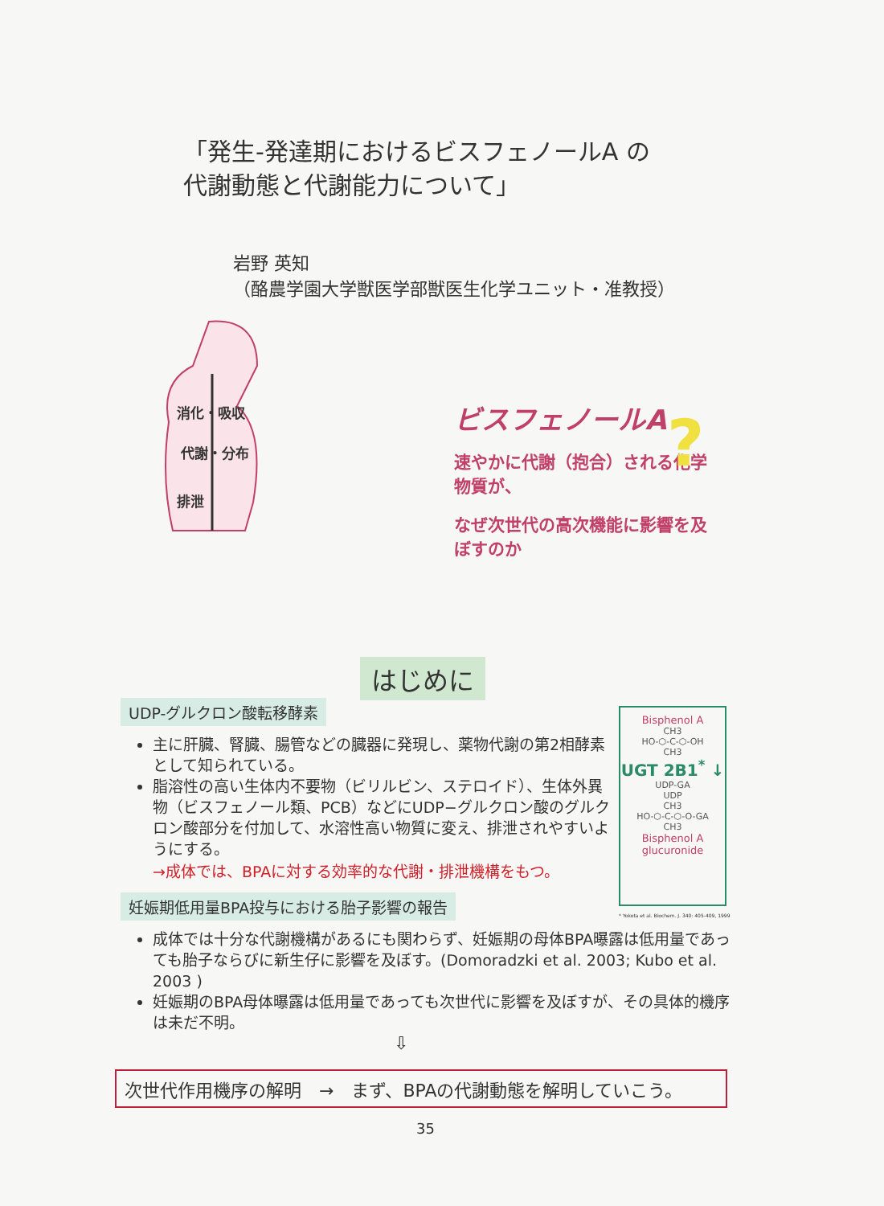「発生-発達期におけるビスフェノールA の
代謝動態と代謝能力について」
岩野 英知
（酪農学園大学獣医学部獣医生化学ユニット・准教授）
消化・吸収
代謝・分布
排泄
ビスフェノールA
速やかに代謝（抱合）される化学物質が、
なぜ次世代の高次機能に影響を及ぼすのか
?
はじめに
UDP-グルクロン酸転移酵素
主に肝臓、腎臓、腸管などの臓器に発現し、薬物代謝の第2相酵素として知られている。
脂溶性の高い生体内不要物（ビリルビン、ステロイド）、生体外異物（ビスフェノール類、PCB）などにUDP−グルクロン酸のグルクロン酸部分を付加して、水溶性高い物質に変え、排泄されやすいようにする。
→成体では、BPAに対する効率的な代謝・排泄機構をもつ。
妊娠期低用量BPA投与における胎子影響の報告
成体では十分な代謝機構があるにも関わらず、妊娠期の母体BPA曝露は低用量であっても胎子ならびに新生仔に影響を及ぼす。(Domoradzki et al. 2003; Kubo et al. 2003 )
妊娠期のBPA母体曝露は低用量であっても次世代に影響を及ぼすが、その具体的機序は未だ不明。
⇩
Bisphenol A
CH3
HO-⬡-C-⬡-OH
CH3
UGT 2B1<sup>*</sup> ↓
UDP-GA
UDP
CH3
HO-⬡-C-⬡-O-GA
CH3
Bisphenol A glucuronide
* Yokota et al. Biochem. J. 340: 405-409, 1999
次世代作用機序の解明　→　まず、BPAの代謝動態を解明していこう。
35